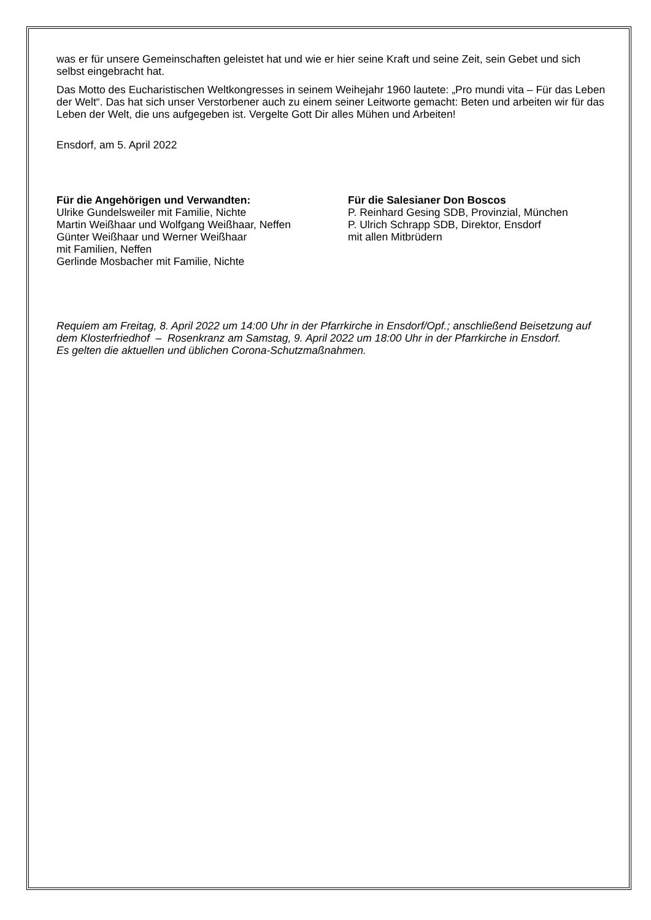was er für unsere Gemeinschaften geleistet hat und wie er hier seine Kraft und seine Zeit, sein Gebet und sich selbst eingebracht hat.
Das Motto des Eucharistischen Weltkongresses in seinem Weihejahr 1960 lautete: „Pro mundi vita – Für das Leben der Welt“. Das hat sich unser Verstorbener auch zu einem seiner Leitworte gemacht: Beten und arbeiten wir für das Leben der Welt, die uns aufgegeben ist. Vergelte Gott Dir alles Mühen und Arbeiten!
Ensdorf, am 5. April 2022
Für die Angehörigen und Verwandten:
Ulrike Gundelsweiler mit Familie, Nichte
Martin Weißhaar und Wolfgang Weißhaar, Neffen
Günter Weißhaar und Werner Weißhaar
mit Familien, Neffen
Gerlinde Mosbacher mit Familie, Nichte
Für die Salesianer Don Boscos
P. Reinhard Gesing SDB, Provinzial, München
P. Ulrich Schrapp SDB, Direktor, Ensdorf
mit allen Mitbrüdern
Requiem am Freitag, 8. April 2022 um 14:00 Uhr in der Pfarrkirche in Ensdorf/Opf.; anschließend Beisetzung auf dem Klosterfriedhof – Rosenkranz am Samstag, 9. April 2022 um 18:00 Uhr in der Pfarrkirche in Ensdorf.
Es gelten die aktuellen und üblichen Corona-Schutzmaßnahmen.